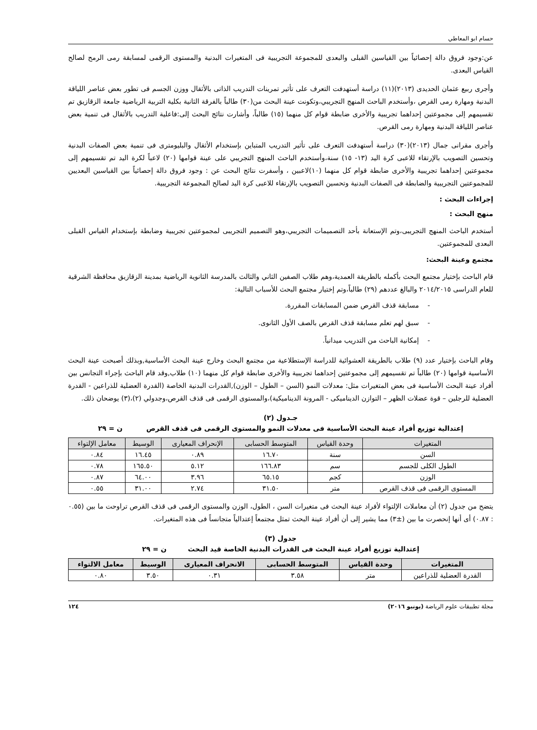حسام ابو المعاطي
عن:وجود فروق دالة إحصائياً بين القياسين القبلى والبعدى للمجموعة التجريبية فى المتغيرات البدنية والمستوى الرقمى لمسابقة رمى الرمح لصالح القياس البعدى.
وأجرى ربيع عثمان الحديدى (٢٠١٣)(١١) دراسة أستهدفت التعرف على تأثير تمرينات التدريب الذاتى بالأثقال ووزن الجسم فى تطور بعض عناصر اللياقة البدنية ومهارة رمى القرص ،وأستخدم الباحث المنهج التجريبي،وتكونت عينة البحث من(٣٠) طالباً بالفرقة الثانية بكلية التربية الرياضية جامعة الزقازيق تم تقسيمهم إلى مجموعتين إحداهما تجريبية والأخرى ضابطة قوام كل منهما (١٥) طالباً، وأشارت نتائج البحث إلى:فاعلية التدريب بالأثقال فى تنمية بعض عناصر اللياقة البدنية ومهارة رمى القرص.
وأجرى مقرانى جمال (٢٠١٣)(٣٠) دراسة أستهدفت التعرف على تأثير التدريب المتباين بإستخدام الأثقال والبليومترى فى تنمية بعض الصفات البدنية وتحسين التصويب بالإرتقاء للاعبى كرة اليد (١٣- ١٥) سنة،وأستخدم الباحث المنهج التجريبي على عينة قوامها (٢٠) لاعباً لكرة اليد تم تقسيمهم إلى مجموعتين إحداهما تجريبية والأخرى ضابطة قوام كل منهما (١٠)لاعبين ، وأسفرت نتائج البحث عن : وجود فروق دالة إحصائياً بين القياسين البعديين للمجموعتين التجريبية والضابطة فى الصفات البدنية وتحسين التصويب بالإرتقاء للاعبى كرة اليد لصالح المجموعة التجريبية.
إجراءات البحث :
منهج البحث :
أستخدم الباحث المنهج التجريبى،وتم الإستعانة بأحد التصميمات التجريبي،وهو التصميم التجريبى لمجموعتين تجريبية وضابطة بإستخدام القياس القبلى البعدى للمجموعتين.
مجتمع وعينة البحث:
قام الباحث بإختيار مجتمع البحث بأكمله بالطريقة العمدية،وهم طلاب الصفين الثاني والثالث بالمدرسة الثانوية الرياضية بمدينة الزقازيق محافظة الشرقية للعام الدراسى ٢٠١٤/٢٠١٥ والبالغ عددهم (٢٩) طالباً،وتم إختيار مجتمع البحث للأسباب التالية:
- مسابقة قذف القرص ضمن المسابقات المقررة.
- سبق لهم تعلم مسابقة قذف القرص بالصف الأول الثانوى.
- إمكانية الباحث من التدريب ميدانياً.
وقام الباحث بإختيار عدد (٩) طلاب بالطريقة العشوائية للدراسة الإستطلاعية من مجتمع البحث وخارج عينة البحث الأساسية,وبذلك أصبحت عينة البحث الأساسية قوامها (٢٠) طالباً تم تقسيمهم إلى مجموعتين إحداهما تجريبية والأخرى ضابطة قوام كل منهما (١٠) طلاب,وقد قام الباحث بإجراء التجانس بين أفراد عينة البحث الأساسية فى بعض المتغيرات مثل: معدلات النمو (السن – الطول – الوزن),القدرات البدنية الخاصة (القدرة العضلية للذراعين - القدرة العضلية للرجلين – قوة عضلات الظهر – التوازن الديناميكى - المرونة الديناميكية)،والمستوى الرقمى فى قذف القرص،وجدولي (٢)،(٣) يوضحان ذلك.
جـدول (٢)
إعتدالية توزيع أفراد عينة البحث الأساسية فى معدلات النمو والمستوى الرقمى فى قذف القرص ن = ٢٩
| المتغيرات | وحدة القياس | المتوسط الحسابى | الإنحراف المعيارى | الوسيط | معامل الإلتواء |
| --- | --- | --- | --- | --- | --- |
| السن | سنة | ١٦.٧٠ | ٠.٨٩ | ١٦.٤٥ | ٠.٨٤ |
| الطول الكلى للجسم | سم | ١٦٦.٨٣ | ٥.١٢ | ١٦٥.٥٠ | ٠.٧٨ |
| الوزن | كجم | ٦٥.١٥ | ٣.٩٦ | ٦٤.٠٠ | ٠.٨٧ |
| المستوى الرقمى فى قذف القرص | متر | ٣١.٥٠ | ٢.٧٤ | ٣١.٠٠ | ٠.٥٥ |
يتضح من جدول (٢) أن معاملات الإلتواء لأفراد عينة البحث فى متغيرات السن ، الطول، الوزن والمستوى الرقمى فى قذف القرص تراوحت ما بين (٠.٥٥ : ٠.٨٧) أى أنها إنحصرت ما بين (±٣) مما يشير إلى أن أفراد عينة البحث تمثل مجتمعاً إعتدالياً متجانساً فى هذه المتغيرات.
جدول (٣)
إعتدالية توزيع أفراد عينة البحث فى القدرات البدنية الخاصة قيد البحث ن = ٢٩
| المتغيرات | وحدة القياس | المتوسط الحسابى | الانحراف المعيارى | الوسيط | معامل الالتواء |
| --- | --- | --- | --- | --- | --- |
| القدرة العضلية للذراعين | متر | ٣.٥٨ | ٠.٣١ | ٣.٥٠ | ٠.٨٠ |
مجلة تطبيقات علوم الرياضة (يونيو ٢٠١٦) ١٢٤